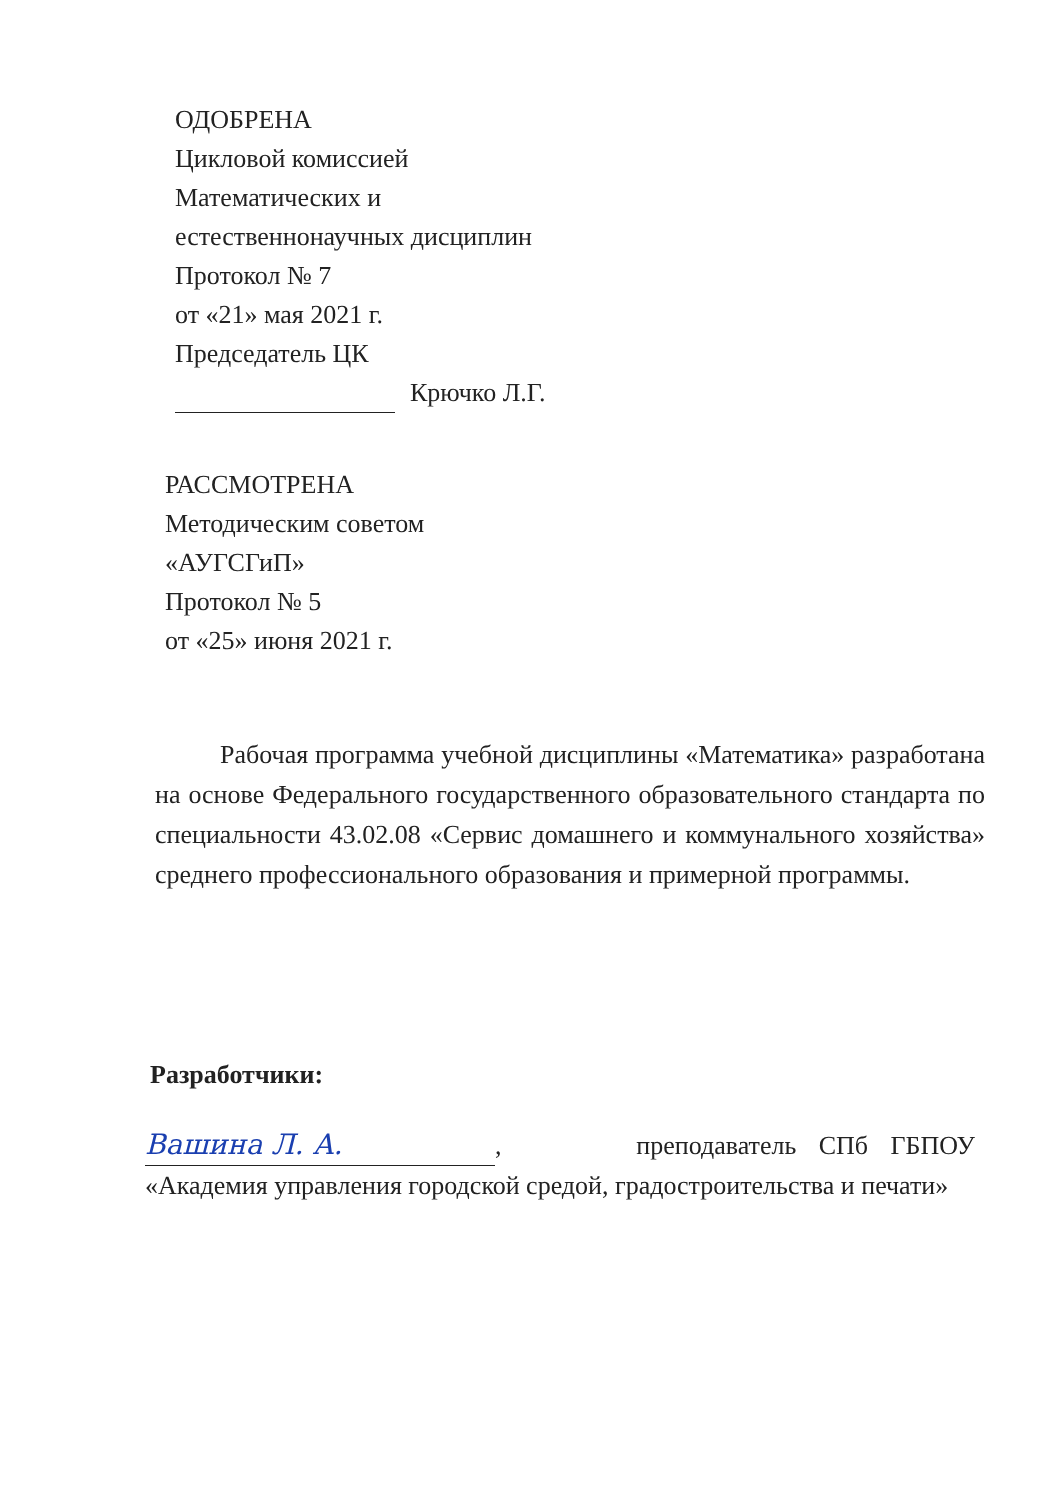ОДОБРЕНА
Цикловой комиссией
Математических и
естественнонаучных дисциплин
Протокол № 7
от «21» мая 2021 г.
Председатель ЦК
Крючко Л.Г.
РАССМОТРЕНА
Методическим советом
«АУГСГиП»
Протокол № 5
от «25» июня 2021 г.
Рабочая программа учебной дисциплины «Математика» разработана на основе Федерального государственного образовательного стандарта по специальности 43.02.08 «Сервис домашнего и коммунального хозяйства» среднего профессионального образования и примерной программы.
Разработчики:
Вашина Л. А., преподаватель СПб ГБПОУ «Академия управления городской средой, градостроительства и печати»